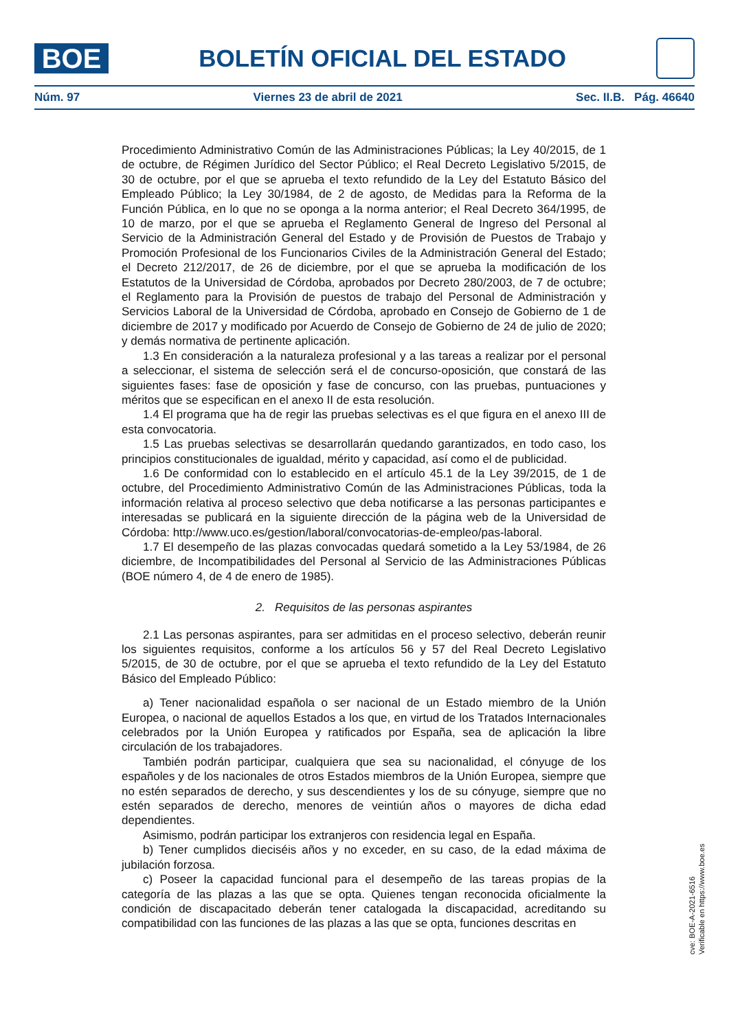BOE
BOLETÍN OFICIAL DEL ESTADO
Núm. 97 Viernes 23 de abril de 2021 Sec. II.B. Pág. 46640
Procedimiento Administrativo Común de las Administraciones Públicas; la Ley 40/2015, de 1 de octubre, de Régimen Jurídico del Sector Público; el Real Decreto Legislativo 5/2015, de 30 de octubre, por el que se aprueba el texto refundido de la Ley del Estatuto Básico del Empleado Público; la Ley 30/1984, de 2 de agosto, de Medidas para la Reforma de la Función Pública, en lo que no se oponga a la norma anterior; el Real Decreto 364/1995, de 10 de marzo, por el que se aprueba el Reglamento General de Ingreso del Personal al Servicio de la Administración General del Estado y de Provisión de Puestos de Trabajo y Promoción Profesional de los Funcionarios Civiles de la Administración General del Estado; el Decreto 212/2017, de 26 de diciembre, por el que se aprueba la modificación de los Estatutos de la Universidad de Córdoba, aprobados por Decreto 280/2003, de 7 de octubre; el Reglamento para la Provisión de puestos de trabajo del Personal de Administración y Servicios Laboral de la Universidad de Córdoba, aprobado en Consejo de Gobierno de 1 de diciembre de 2017 y modificado por Acuerdo de Consejo de Gobierno de 24 de julio de 2020; y demás normativa de pertinente aplicación.
1.3 En consideración a la naturaleza profesional y a las tareas a realizar por el personal a seleccionar, el sistema de selección será el de concurso-oposición, que constará de las siguientes fases: fase de oposición y fase de concurso, con las pruebas, puntuaciones y méritos que se especifican en el anexo II de esta resolución.
1.4 El programa que ha de regir las pruebas selectivas es el que figura en el anexo III de esta convocatoria.
1.5 Las pruebas selectivas se desarrollarán quedando garantizados, en todo caso, los principios constitucionales de igualdad, mérito y capacidad, así como el de publicidad.
1.6 De conformidad con lo establecido en el artículo 45.1 de la Ley 39/2015, de 1 de octubre, del Procedimiento Administrativo Común de las Administraciones Públicas, toda la información relativa al proceso selectivo que deba notificarse a las personas participantes e interesadas se publicará en la siguiente dirección de la página web de la Universidad de Córdoba: http://www.uco.es/gestion/laboral/convocatorias-de-empleo/pas-laboral.
1.7 El desempeño de las plazas convocadas quedará sometido a la Ley 53/1984, de 26 diciembre, de Incompatibilidades del Personal al Servicio de las Administraciones Públicas (BOE número 4, de 4 de enero de 1985).
2. Requisitos de las personas aspirantes
2.1 Las personas aspirantes, para ser admitidas en el proceso selectivo, deberán reunir los siguientes requisitos, conforme a los artículos 56 y 57 del Real Decreto Legislativo 5/2015, de 30 de octubre, por el que se aprueba el texto refundido de la Ley del Estatuto Básico del Empleado Público:
a) Tener nacionalidad española o ser nacional de un Estado miembro de la Unión Europea, o nacional de aquellos Estados a los que, en virtud de los Tratados Internacionales celebrados por la Unión Europea y ratificados por España, sea de aplicación la libre circulación de los trabajadores.
También podrán participar, cualquiera que sea su nacionalidad, el cónyuge de los españoles y de los nacionales de otros Estados miembros de la Unión Europea, siempre que no estén separados de derecho, y sus descendientes y los de su cónyuge, siempre que no estén separados de derecho, menores de veintiún años o mayores de dicha edad dependientes.
Asimismo, podrán participar los extranjeros con residencia legal en España.
b) Tener cumplidos dieciséis años y no exceder, en su caso, de la edad máxima de jubilación forzosa.
c) Poseer la capacidad funcional para el desempeño de las tareas propias de la categoría de las plazas a las que se opta. Quienes tengan reconocida oficialmente la condición de discapacitado deberán tener catalogada la discapacidad, acreditando su compatibilidad con las funciones de las plazas a las que se opta, funciones descritas en
cve: BOE-A-2021-6516
Verificable en https://www.boe.es